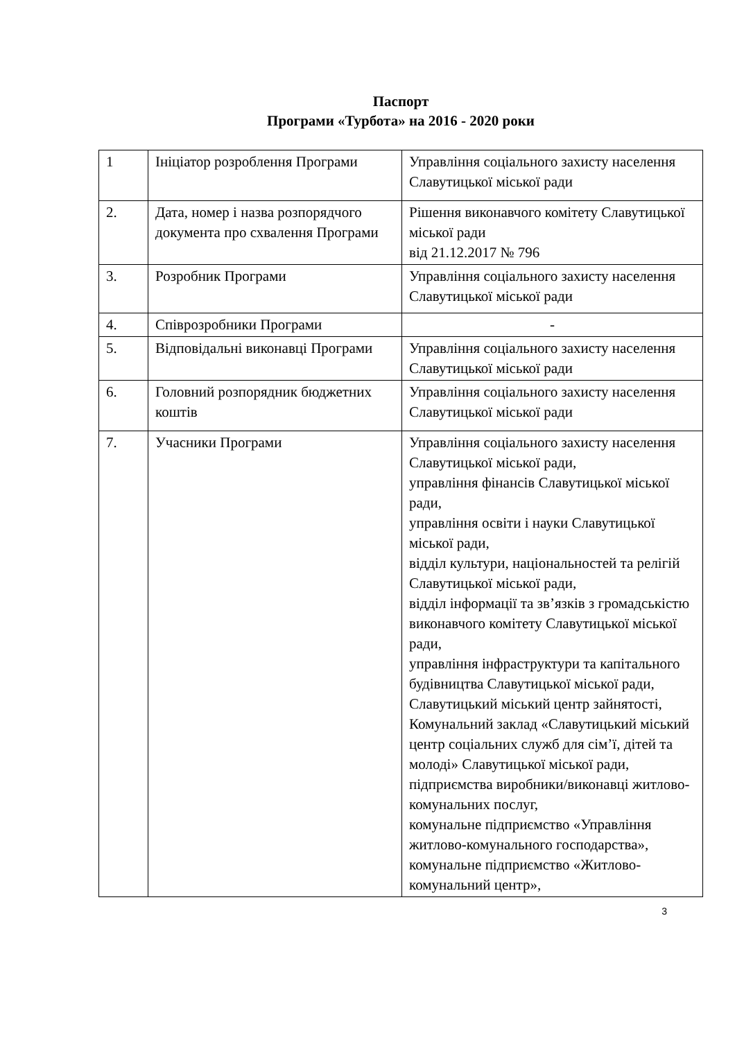Паспорт
Програми «Турбота» на 2016 - 2020 роки
| 1 | Ініціатор розроблення Програми | Управління соціального захисту населення Славутицької міської ради |
| 2. | Дата, номер і назва розпорядчого документа про схвалення Програми | Рішення виконавчого комітету Славутицької міської ради від 21.12.2017 № 796 |
| 3. | Розробник Програми | Управління соціального захисту населення Славутицької міської ради |
| 4. | Співрозробники Програми | - |
| 5. | Відповідальні виконавці Програми | Управління соціального захисту населення Славутицької міської ради |
| 6. | Головний розпорядник бюджетних коштів | Управління соціального захисту населення Славутицької міської ради |
| 7. | Учасники Програми | Управління соціального захисту населення Славутицької міської ради, управління фінансів Славутицької міської ради, управління освіти і науки Славутицької міської ради, відділ культури, національностей та релігій Славутицької міської ради, відділ інформації та зв’язків з громадськістю виконавчого комітету Славутицької міської ради, управління інфраструктури та капітального будівництва Славутицької міської ради, Славутицький міський центр зайнятості, Комунальний заклад «Славутицький міський центр соціальних служб для сім’ї, дітей та молоді» Славутицької міської ради, підприємства виробники/виконавці житлово-комунальних послуг, комунальне підприємство «Управління житлово-комунального господарства», комунальне підприємство «Житлово-комунальний центр», |
3